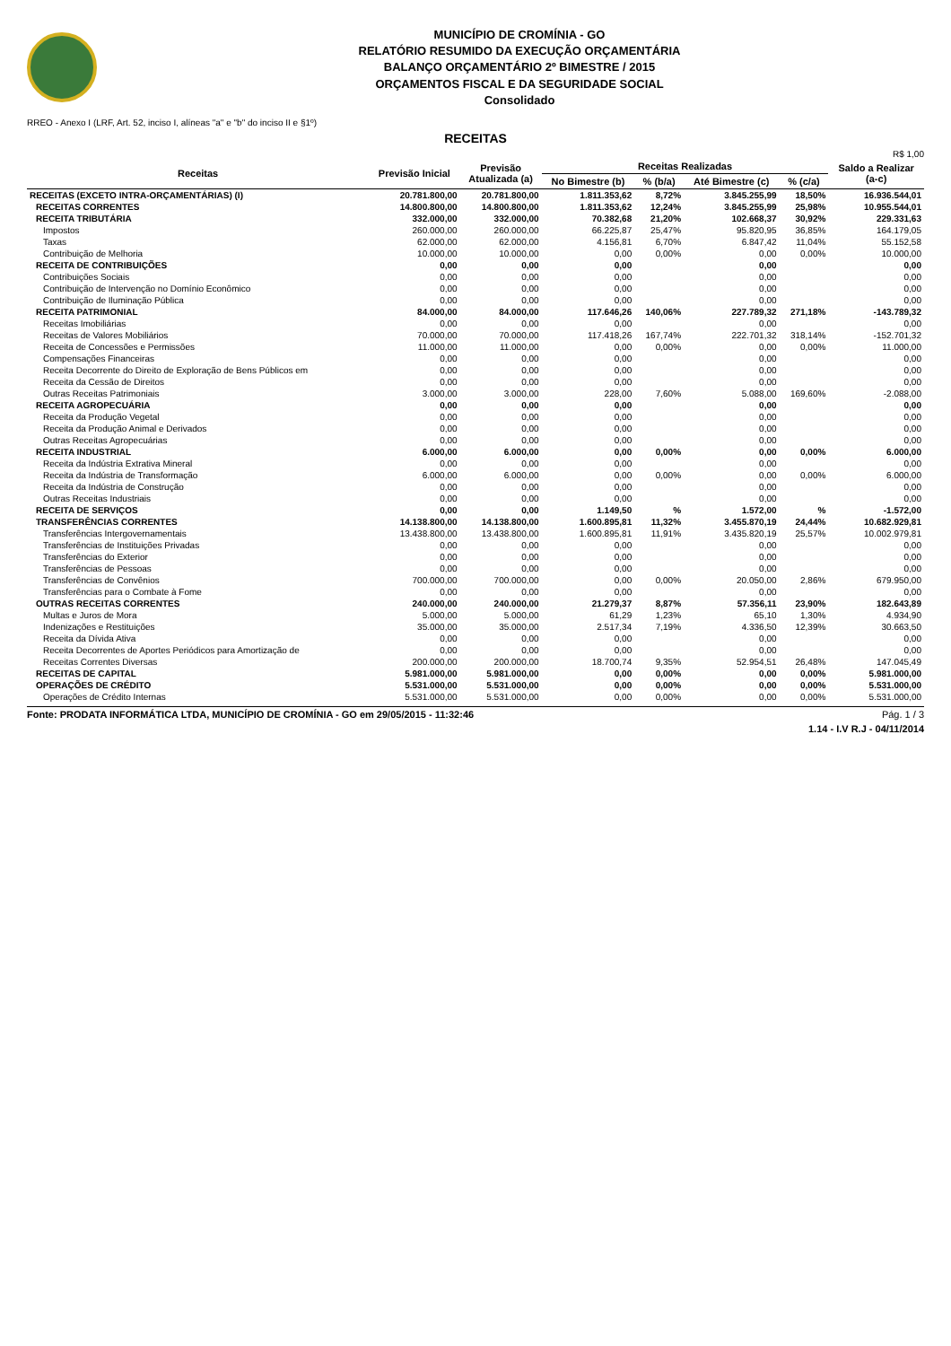MUNICÍPIO DE CROMÍNIA - GO
RELATÓRIO RESUMIDO DA EXECUÇÃO ORÇAMENTÁRIA
BALANÇO ORÇAMENTÁRIO 2º BIMESTRE / 2015
ORÇAMENTOS FISCAL E DA SEGURIDADE SOCIAL
Consolidado
RREO - Anexo I (LRF, Art. 52, inciso I, alíneas "a" e "b" do inciso II e §1º)
RECEITAS
R$ 1,00
| Receitas | Previsão Inicial | Previsão Atualizada (a) | Receitas Realizadas | | | | Saldo a Realizar (a-c) |
| --- | --- | --- | --- | --- | --- | --- | --- |
| | | | No Bimestre (b) | % (b/a) | Até Bimestre (c) | % (c/a) | |
| RECEITAS (EXCETO INTRA-ORÇAMENTÁRIAS) (I) | 20.781.800,00 | 20.781.800,00 | 1.811.353,62 | 8,72% | 3.845.255,99 | 18,50% | 16.936.544,01 |
| RECEITAS CORRENTES | 14.800.800,00 | 14.800.800,00 | 1.811.353,62 | 12,24% | 3.845.255,99 | 25,98% | 10.955.544,01 |
| RECEITA TRIBUTÁRIA | 332.000,00 | 332.000,00 | 70.382,68 | 21,20% | 102.668,37 | 30,92% | 229.331,63 |
| Impostos | 260.000,00 | 260.000,00 | 66.225,87 | 25,47% | 95.820,95 | 36,85% | 164.179,05 |
| Taxas | 62.000,00 | 62.000,00 | 4.156,81 | 6,70% | 6.847,42 | 11,04% | 55.152,58 |
| Contribuição de Melhoria | 10.000,00 | 10.000,00 | 0,00 | 0,00% | 0,00 | 0,00% | 10.000,00 |
| RECEITA DE CONTRIBUIÇÕES | 0,00 | 0,00 | 0,00 | | 0,00 | | 0,00 |
| Contribuições Sociais | 0,00 | 0,00 | 0,00 | | 0,00 | | 0,00 |
| Contribuição de Intervenção no Domínio Econômico | 0,00 | 0,00 | 0,00 | | 0,00 | | 0,00 |
| Contribuição de Iluminação Pública | 0,00 | 0,00 | 0,00 | | 0,00 | | 0,00 |
| RECEITA PATRIMONIAL | 84.000,00 | 84.000,00 | 117.646,26 | 140,06% | 227.789,32 | 271,18% | -143.789,32 |
| Receitas Imobiliárias | 0,00 | 0,00 | 0,00 | | 0,00 | | 0,00 |
| Receitas de Valores Mobiliários | 70.000,00 | 70.000,00 | 117.418,26 | 167,74% | 222.701,32 | 318,14% | -152.701,32 |
| Receita de Concessões e Permissões | 11.000,00 | 11.000,00 | 0,00 | 0,00% | 0,00 | 0,00% | 11.000,00 |
| Compensações Financeiras | 0,00 | 0,00 | 0,00 | | 0,00 | | 0,00 |
| Receita Decorrente do Direito de Exploração de Bens Públicos em | 0,00 | 0,00 | 0,00 | | 0,00 | | 0,00 |
| Receita da Cessão de Direitos | 0,00 | 0,00 | 0,00 | | 0,00 | | 0,00 |
| Outras Receitas Patrimoniais | 3.000,00 | 3.000,00 | 228,00 | 7,60% | 5.088,00 | 169,60% | -2.088,00 |
| RECEITA AGROPECUÁRIA | 0,00 | 0,00 | 0,00 | | 0,00 | | 0,00 |
| Receita da Produção Vegetal | 0,00 | 0,00 | 0,00 | | 0,00 | | 0,00 |
| Receita da Produção Animal e Derivados | 0,00 | 0,00 | 0,00 | | 0,00 | | 0,00 |
| Outras Receitas Agropecuárias | 0,00 | 0,00 | 0,00 | | 0,00 | | 0,00 |
| RECEITA INDUSTRIAL | 6.000,00 | 6.000,00 | 0,00 | 0,00% | 0,00 | 0,00% | 6.000,00 |
| Receita da Indústria Extrativa Mineral | 0,00 | 0,00 | 0,00 | | 0,00 | | 0,00 |
| Receita da Indústria de Transformação | 6.000,00 | 6.000,00 | 0,00 | 0,00% | 0,00 | 0,00% | 6.000,00 |
| Receita da Indústria de Construção | 0,00 | 0,00 | 0,00 | | 0,00 | | 0,00 |
| Outras Receitas Industriais | 0,00 | 0,00 | 0,00 | | 0,00 | | 0,00 |
| RECEITA DE SERVIÇOS | 0,00 | 0,00 | 1.149,50 | % | 1.572,00 | % | -1.572,00 |
| TRANSFERÊNCIAS CORRENTES | 14.138.800,00 | 14.138.800,00 | 1.600.895,81 | 11,32% | 3.455.870,19 | 24,44% | 10.682.929,81 |
| Transferências Intergovernamentais | 13.438.800,00 | 13.438.800,00 | 1.600.895,81 | 11,91% | 3.435.820,19 | 25,57% | 10.002.979,81 |
| Transferências de Instituições Privadas | 0,00 | 0,00 | 0,00 | | 0,00 | | 0,00 |
| Transferências do Exterior | 0,00 | 0,00 | 0,00 | | 0,00 | | 0,00 |
| Transferências de Pessoas | 0,00 | 0,00 | 0,00 | | 0,00 | | 0,00 |
| Transferências de Convênios | 700.000,00 | 700.000,00 | 0,00 | 0,00% | 20.050,00 | 2,86% | 679.950,00 |
| Transferências para o Combate à Fome | 0,00 | 0,00 | 0,00 | | 0,00 | | 0,00 |
| OUTRAS RECEITAS CORRENTES | 240.000,00 | 240.000,00 | 21.279,37 | 8,87% | 57.356,11 | 23,90% | 182.643,89 |
| Multas e Juros de Mora | 5.000,00 | 5.000,00 | 61,29 | 1,23% | 65,10 | 1,30% | 4.934,90 |
| Indenizações e Restituições | 35.000,00 | 35.000,00 | 2.517,34 | 7,19% | 4.336,50 | 12,39% | 30.663,50 |
| Receita da Dívida Ativa | 0,00 | 0,00 | 0,00 | | 0,00 | | 0,00 |
| Receita Decorrentes de Aportes Periódicos para Amortização de | 0,00 | 0,00 | 0,00 | | 0,00 | | 0,00 |
| Receitas Correntes Diversas | 200.000,00 | 200.000,00 | 18.700,74 | 9,35% | 52.954,51 | 26,48% | 147.045,49 |
| RECEITAS DE CAPITAL | 5.981.000,00 | 5.981.000,00 | 0,00 | 0,00% | 0,00 | 0,00% | 5.981.000,00 |
| OPERAÇÕES DE CRÉDITO | 5.531.000,00 | 5.531.000,00 | 0,00 | 0,00% | 0,00 | 0,00% | 5.531.000,00 |
| Operações de Crédito Internas | 5.531.000,00 | 5.531.000,00 | 0,00 | 0,00% | 0,00 | 0,00% | 5.531.000,00 |
Fonte: PRODATA INFORMÁTICA LTDA, MUNICÍPIO DE CROMÍNIA - GO em 29/05/2015 - 11:32:46 Pág. 1 / 3
1.14 - I.V R.J - 04/11/2014